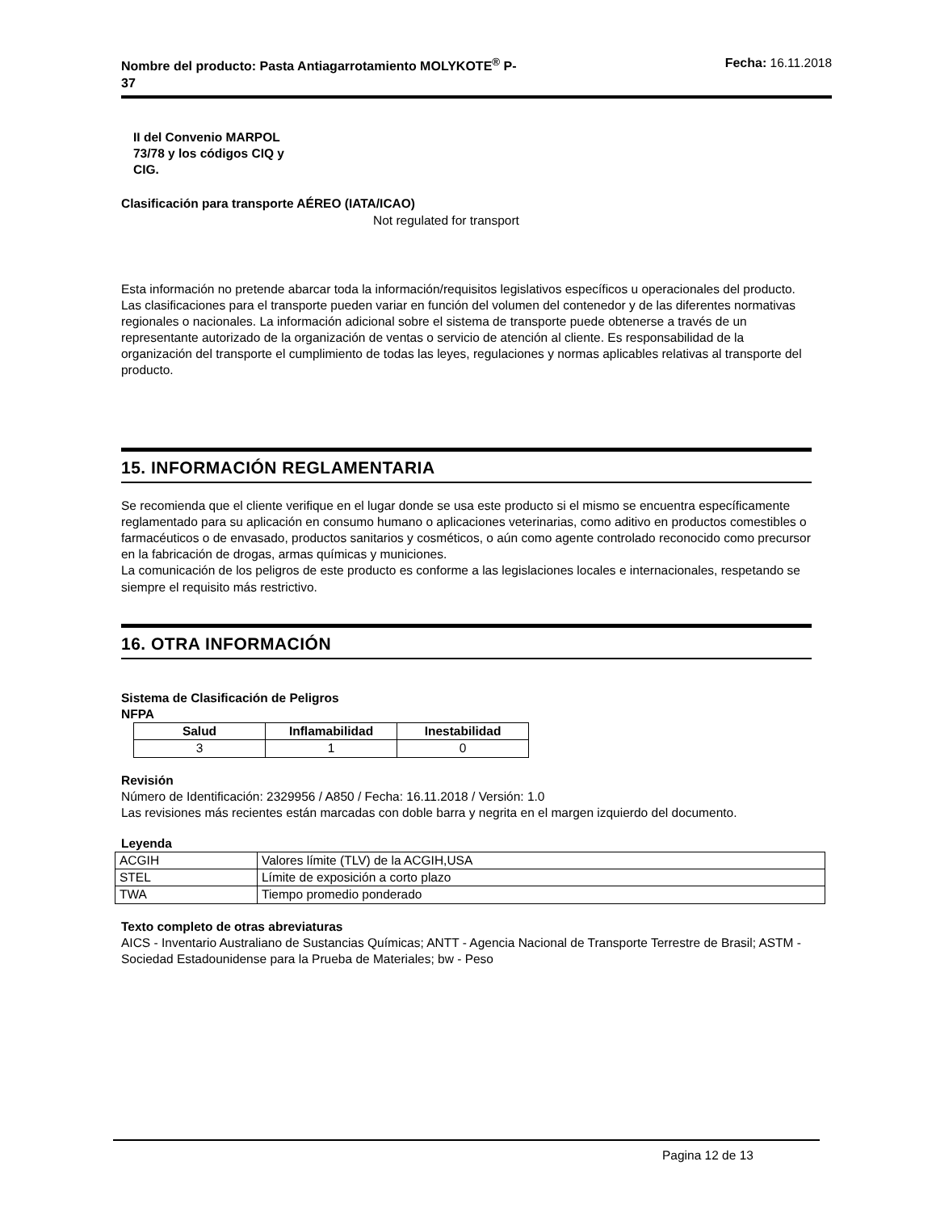Nombre del producto: Pasta Antiagarrotamiento MOLYKOTE<sup>®</sup> P-
37 Fecha: 16.11.2018
II del Convenio MARPOL
73/78 y los códigos CIQ y
CIG.
Clasificación para transporte AÉREO (IATA/ICAO)
Not regulated for transport
Esta información no pretende abarcar toda la información/requisitos legislativos específicos u operacionales del producto. Las clasificaciones para el transporte pueden variar en función del volumen del contenedor y de las diferentes normativas regionales o nacionales. La información adicional sobre el sistema de transporte puede obtenerse a través de un representante autorizado de la organización de ventas o servicio de atención al cliente. Es responsabilidad de la organización del transporte el cumplimiento de todas las leyes, regulaciones y normas aplicables relativas al transporte del producto.
15. INFORMACIÓN REGLAMENTARIA
Se recomienda que el cliente verifique en el lugar donde se usa este producto si el mismo se encuentra específicamente reglamentado para su aplicación en consumo humano o aplicaciones veterinarias, como aditivo en productos comestibles o farmacéuticos o de envasado, productos sanitarios y cosméticos, o aún como agente controlado reconocido como precursor en la fabricación de drogas, armas químicas y municiones.
La comunicación de los peligros de este producto es conforme a las legislaciones locales e internacionales, respetando se siempre el requisito más restrictivo.
16. OTRA INFORMACIÓN
Sistema de Clasificación de Peligros
NFPA
| Salud | Inflamabilidad | Inestabilidad |
| --- | --- | --- |
| 3 | 1 | 0 |
Revisión
Número de Identificación: 2329956 / A850 / Fecha: 16.11.2018 / Versión: 1.0
Las revisiones más recientes están marcadas con doble barra y negrita en el margen izquierdo del documento.
Leyenda
| ACGIH | Valores límite (TLV) de la ACGIH,USA |
| STEL | Límite de exposición a corto plazo |
| TWA | Tiempo promedio ponderado |
Texto completo de otras abreviaturas
AICS - Inventario Australiano de Sustancias Químicas; ANTT - Agencia Nacional de Transporte Terrestre de Brasil; ASTM - Sociedad Estadounidense para la Prueba de Materiales; bw - Peso
Pagina 12 de 13